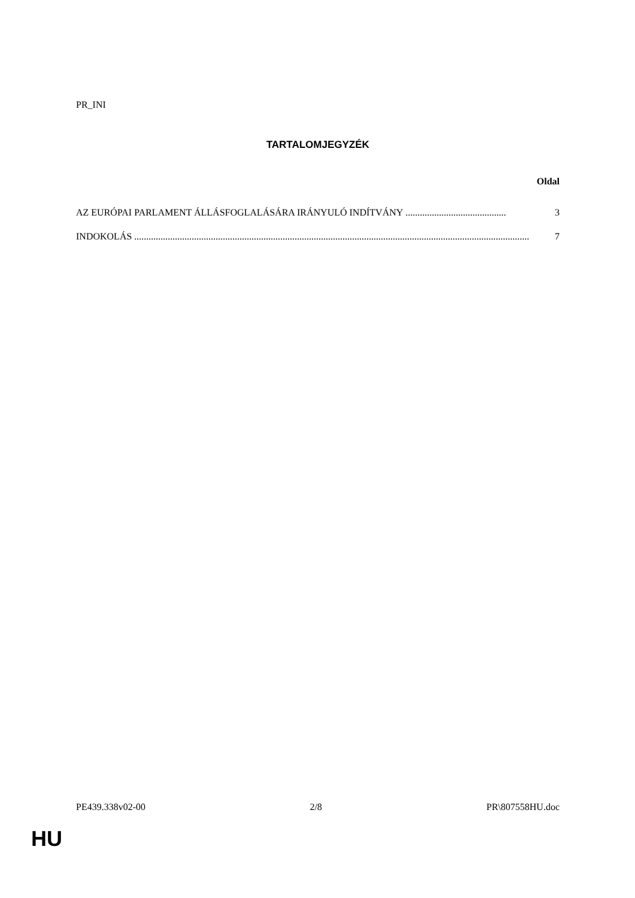PR_INI
TARTALOMJEGYZÉK
Oldal
AZ EURÓPAI PARLAMENT ÁLLÁSFOGLALÁSÁRA IRÁNYULÓ INDÍTVÁNY .......................................... 3
INDOKOLÁS ..................................................................................................................................................................... 7
PE439.338v02-00 2/8 PR\807558HU.doc
HU